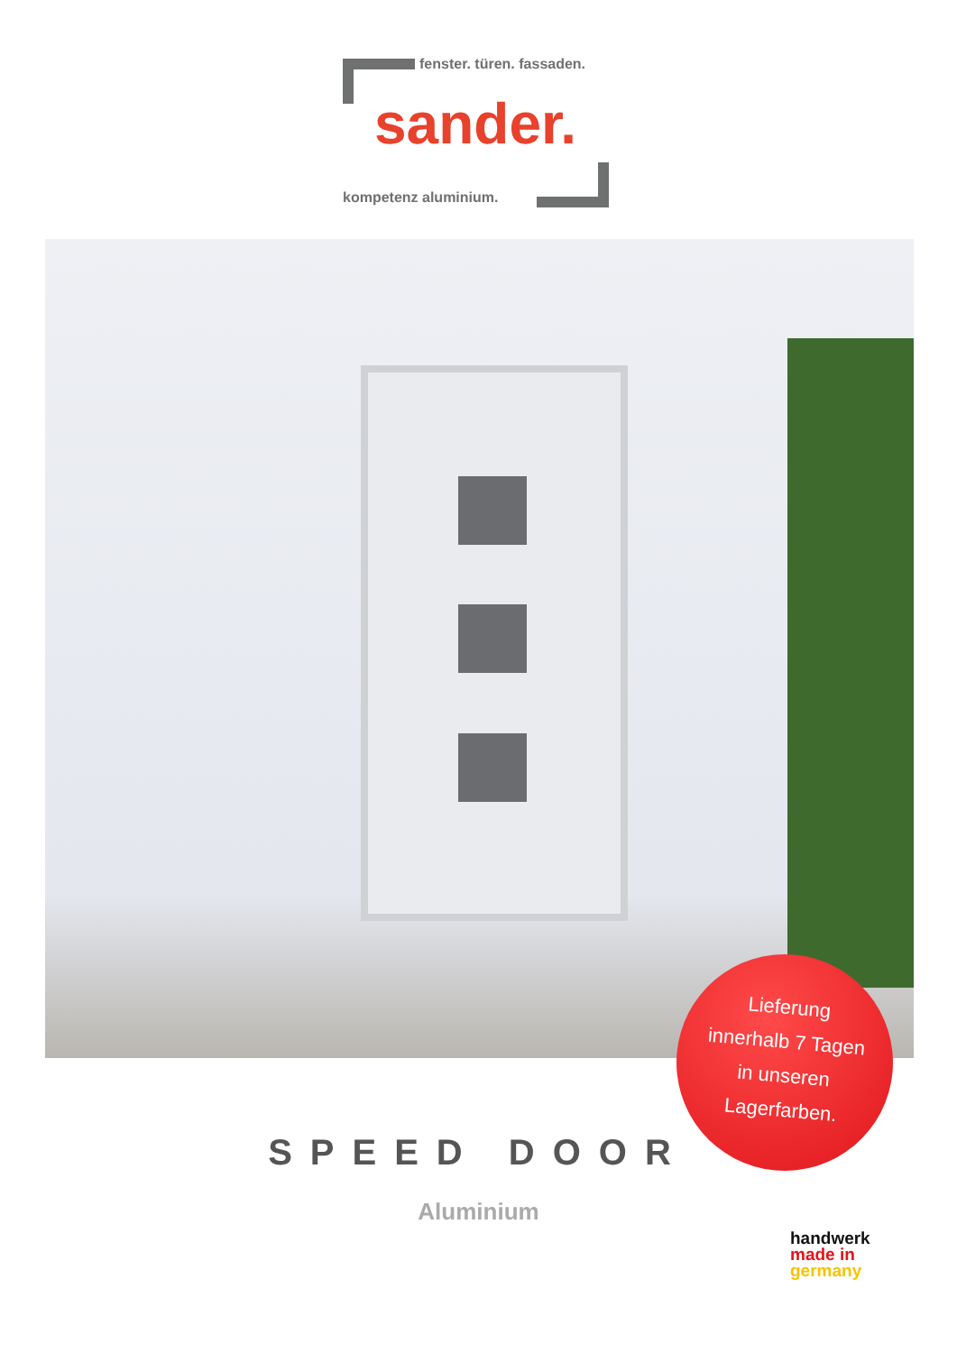fenster. türen. fassaden.
sander.
kompetenz aluminium.
Lieferung
innerhalb 7 Tagen
in unseren
Lagerfarben.
SPEED DOOR
Aluminium
handwerk
made in
germany